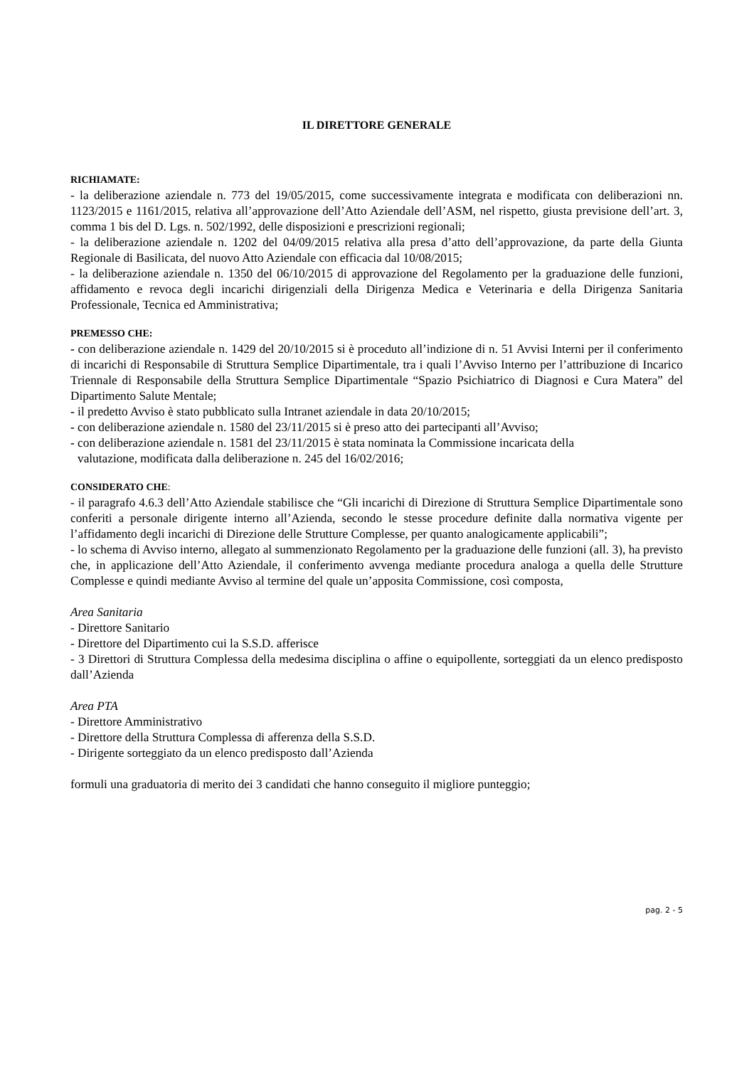IL DIRETTORE GENERALE
RICHIAMATE:
- la deliberazione aziendale n. 773 del 19/05/2015, come successivamente integrata e modificata con deliberazioni nn. 1123/2015 e 1161/2015, relativa all’approvazione dell’Atto Aziendale dell’ASM, nel rispetto, giusta previsione dell’art. 3, comma 1 bis del D. Lgs. n. 502/1992, delle disposizioni e prescrizioni regionali;
- la deliberazione aziendale n. 1202 del 04/09/2015 relativa alla presa d’atto dell’approvazione, da parte della Giunta Regionale di Basilicata, del nuovo Atto Aziendale con efficacia dal 10/08/2015;
- la deliberazione aziendale n. 1350 del 06/10/2015 di approvazione del Regolamento per la graduazione delle funzioni, affidamento e revoca degli incarichi dirigenziali della Dirigenza Medica e Veterinaria e della Dirigenza Sanitaria Professionale, Tecnica ed Amministrativa;
PREMESSO CHE:
- con deliberazione aziendale n. 1429 del 20/10/2015 si è proceduto all’indizione di n. 51 Avvisi Interni per il conferimento di incarichi di Responsabile di Struttura Semplice Dipartimentale, tra i quali l’Avviso Interno per l’attribuzione di Incarico Triennale di Responsabile della Struttura Semplice Dipartimentale “Spazio Psichiatrico di Diagnosi e Cura Matera” del Dipartimento Salute Mentale;
- il predetto Avviso è stato pubblicato sulla Intranet aziendale in data 20/10/2015;
- con deliberazione aziendale n. 1580 del 23/11/2015 si è preso atto dei partecipanti all’Avviso;
- con deliberazione aziendale n. 1581 del 23/11/2015 è stata nominata la Commissione incaricata della
valutazione, modificata dalla deliberazione n. 245 del 16/02/2016;
CONSIDERATO CHE:
- il paragrafo 4.6.3 dell’Atto Aziendale stabilisce che “Gli incarichi di Direzione di Struttura Semplice Dipartimentale sono conferiti a personale dirigente interno all’Azienda, secondo le stesse procedure definite dalla normativa vigente per l’affidamento degli incarichi di Direzione delle Strutture Complesse, per quanto analogicamente applicabili”;
- lo schema di Avviso interno, allegato al summenzionato Regolamento per la graduazione delle funzioni (all. 3), ha previsto che, in applicazione dell’Atto Aziendale, il conferimento avvenga mediante procedura analoga a quella delle Strutture Complesse e quindi mediante Avviso al termine del quale un’apposita Commissione, così composta,
Area Sanitaria
- Direttore Sanitario
- Direttore del Dipartimento cui la S.S.D. afferisce
- 3 Direttori di Struttura Complessa della medesima disciplina o affine o equipollente, sorteggiati da un elenco predisposto dall’Azienda
Area PTA
- Direttore Amministrativo
- Direttore della Struttura Complessa di afferenza della S.S.D.
- Dirigente sorteggiato da un elenco predisposto dall’Azienda
formuli una graduatoria di merito dei 3 candidati che hanno conseguito il migliore punteggio;
pag. 2 - 5